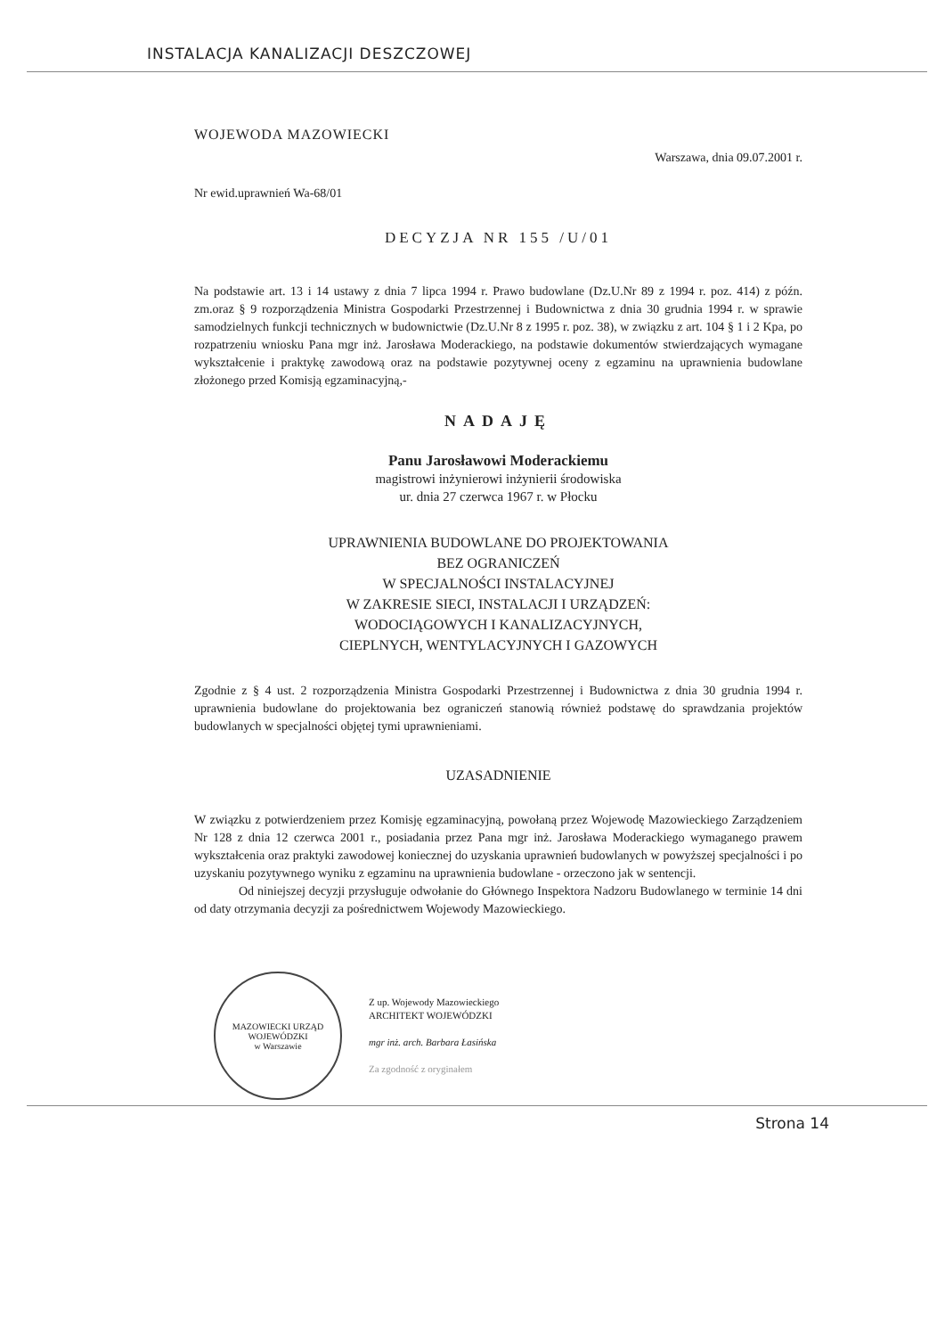INSTALACJA KANALIZACJI DESZCZOWEJ
WOJEWODA MAZOWIECKI
Warszawa, dnia 09.07.2001 r.
Nr ewid.uprawnień Wa-68/01
DECYZJA NR 155 /U/01
Na podstawie art. 13 i 14 ustawy z dnia 7 lipca 1994 r. Prawo budowlane (Dz.U.Nr 89 z 1994 r. poz. 414) z późn. zm.oraz § 9 rozporządzenia Ministra Gospodarki Przestrzennej i Budownictwa z dnia 30 grudnia 1994 r. w sprawie samodzielnych funkcji technicznych w budownictwie (Dz.U.Nr 8 z 1995 r. poz. 38), w związku z art. 104 § 1 i 2 Kpa, po rozpatrzeniu wniosku Pana mgr inż. Jarosława Moderackiego, na podstawie dokumentów stwierdzających wymagane wykształcenie i praktykę zawodową oraz na podstawie pozytywnej oceny z egzaminu na uprawnienia budowlane złożonego przed Komisją egzaminacyjną,-
NADAJĘ
Panu Jarosławowi Moderackiemu
magistrowi inżynierowi inżynierii środowiska
ur. dnia 27 czerwca 1967 r. w Płocku
UPRAWNIENIA BUDOWLANE DO PROJEKTOWANIA
BEZ OGRANICZEŃ
W SPECJALNOŚCI INSTALACYJNEJ
W ZAKRESIE SIECI, INSTALACJI I URZĄDZEŃ:
WODOCIĄGOWYCH I KANALIZACYJNYCH,
CIEPLNYCH, WENTYLACYJNYCH I GAZOWYCH
Zgodnie z § 4 ust. 2 rozporządzenia Ministra Gospodarki Przestrzennej i Budownictwa z dnia 30 grudnia 1994 r. uprawnienia budowlane do projektowania bez ograniczeń stanowią również podstawę do sprawdzania projektów budowlanych w specjalności objętej tymi uprawnieniami.
UZASADNIENIE
W związku z potwierdzeniem przez Komisję egzaminacyjną, powołaną przez Wojewodę Mazowieckiego Zarządzeniem Nr 128 z dnia 12 czerwca 2001 r., posiadania przez Pana mgr inż. Jarosława Moderackiego wymaganego prawem wykształcenia oraz praktyki zawodowej koniecznej do uzyskania uprawnień budowlanych w powyższej specjalności i po uzyskaniu pozytywnego wyniku z egzaminu na uprawnienia budowlane - orzeczono jak w sentencji.
Od niniejszej decyzji przysługuje odwołanie do Głównego Inspektora Nadzoru Budowlanego w terminie 14 dni od daty otrzymania decyzji za pośrednictwem Wojewody Mazowieckiego.
MAZOWIECKI URZĄD WOJEWÓDZKI
w Warszawie
Z up. Wojewody Mazowieckiego
ARCHITEKT WOJEWÓDZKI
mgr inż. arch. Barbara Łasińska
Za zgodność z oryginałem
Strona 14